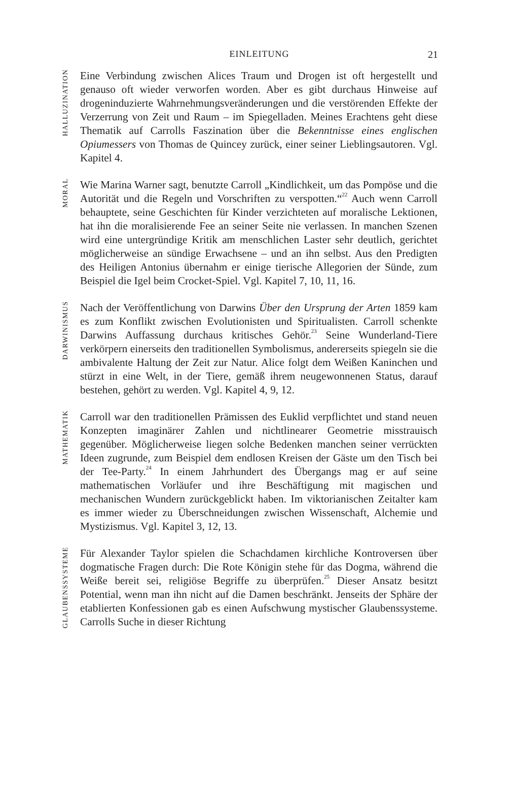EINLEITUNG
21
HALLUZINATION
Eine Verbindung zwischen Alices Traum und Drogen ist oft hergestellt und genauso oft wieder verworfen worden. Aber es gibt durchaus Hinweise auf drogeninduzierte Wahrnehmungsveränderungen und die verstörenden Effekte der Verzerrung von Zeit und Raum – im Spiegelladen. Meines Erachtens geht diese Thematik auf Carrolls Faszination über die Bekenntnisse eines englischen Opiumessers von Thomas de Quincey zurück, einer seiner Lieblingsautoren. Vgl. Kapitel 4.
MORAL
Wie Marina Warner sagt, benutzte Carroll „Kindlichkeit, um das Pompöse und die Autorität und die Regeln und Vorschriften zu verspotten.“<sup>22</sup> Auch wenn Carroll behauptete, seine Geschichten für Kinder verzichteten auf moralische Lektionen, hat ihn die moralisierende Fee an seiner Seite nie verlassen. In manchen Szenen wird eine untergründige Kritik am menschlichen Laster sehr deutlich, gerichtet möglicherweise an sündige Erwachsene – und an ihn selbst. Aus den Predigten des Heiligen Antonius übernahm er einige tierische Allegorien der Sünde, zum Beispiel die Igel beim Crocket-Spiel. Vgl. Kapitel 7, 10, 11, 16.
DARWINISMUS
Nach der Veröffentlichung von Darwins Über den Ursprung der Arten 1859 kam es zum Konflikt zwischen Evolutionisten und Spiritualisten. Carroll schenkte Darwins Auffassung durchaus kritisches Gehör.<sup>23</sup> Seine Wunderland-Tiere verkörpern einerseits den traditionellen Symbolismus, andererseits spiegeln sie die ambivalente Haltung der Zeit zur Natur. Alice folgt dem Weißen Kaninchen und stürzt in eine Welt, in der Tiere, gemäß ihrem neugewonnenen Status, darauf bestehen, gehört zu werden. Vgl. Kapitel 4, 9, 12.
MATHEMATIK
Carroll war den traditionellen Prämissen des Euklid verpflichtet und stand neuen Konzepten imaginärer Zahlen und nichtlinearer Geometrie misstrauisch gegenüber. Möglicherweise liegen solche Bedenken manchen seiner verrückten Ideen zugrunde, zum Beispiel dem endlosen Kreisen der Gäste um den Tisch bei der Tee-Party.<sup>24</sup> In einem Jahrhundert des Übergangs mag er auf seine mathematischen Vorläufer und ihre Beschäftigung mit magischen und mechanischen Wundern zurückgeblickt haben. Im viktorianischen Zeitalter kam es immer wieder zu Überschneidungen zwischen Wissenschaft, Alchemie und Mystizismus. Vgl. Kapitel 3, 12, 13.
GLAUBENSSYSTEME
Für Alexander Taylor spielen die Schachdamen kirchliche Kontroversen über dogmatische Fragen durch: Die Rote Königin stehe für das Dogma, während die Weiße bereit sei, religiöse Begriffe zu überprüfen.<sup>25</sup> Dieser Ansatz besitzt Potential, wenn man ihn nicht auf die Damen beschränkt. Jenseits der Sphäre der etablierten Konfessionen gab es einen Aufschwung mystischer Glaubenssysteme. Carrolls Suche in dieser Richtung